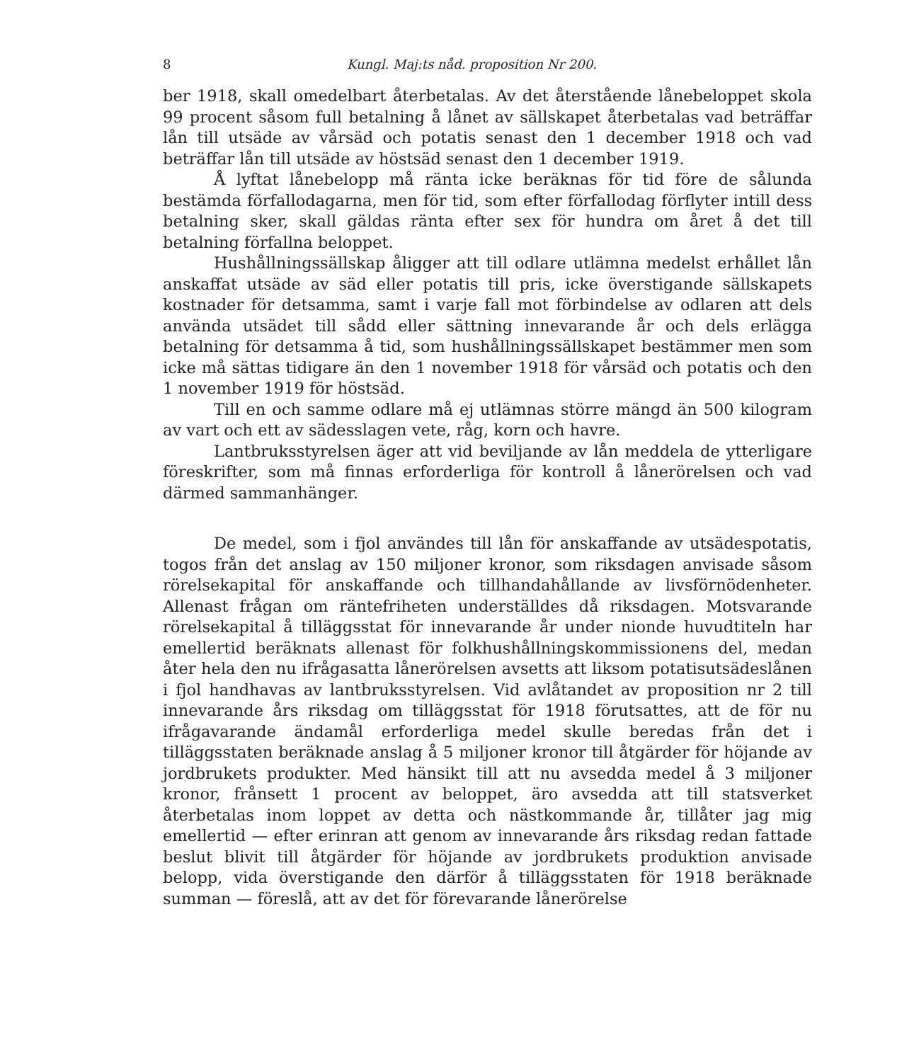8 Kungl. Maj:ts nåd. proposition Nr 200.
ber 1918, skall omedelbart återbetalas. Av det återstående lånebeloppet skola 99 procent såsom full betalning å lånet av sällskapet återbetalas vad beträffar lån till utsäde av vårsäd och potatis senast den 1 december 1918 och vad beträffar lån till utsäde av höstsäd senast den 1 december 1919.
Å lyftat lånebelopp må ränta icke beräknas för tid före de sålunda bestämda förfallodagarna, men för tid, som efter förfallodag förflyter intill dess betalning sker, skall gäldas ränta efter sex för hundra om året å det till betalning förfallna beloppet.
Hushållningssällskap åligger att till odlare utlämna medelst erhållet lån anskaffat utsäde av säd eller potatis till pris, icke överstigande sällskapets kostnader för detsamma, samt i varje fall mot förbindelse av odlaren att dels använda utsädet till sådd eller sättning innevarande år och dels erlägga betalning för detsamma å tid, som hushållningssällskapet bestämmer men som icke må sättas tidigare än den 1 november 1918 för vårsäd och potatis och den 1 november 1919 för höstsäd.
Till en och samme odlare må ej utlämnas större mängd än 500 kilogram av vart och ett av sädesslagen vete, råg, korn och havre.
Lantbruksstyrelsen äger att vid beviljande av lån meddela de ytterligare föreskrifter, som må finnas erforderliga för kontroll å lånerörelsen och vad därmed sammanhänger.
De medel, som i fjol användes till lån för anskaffande av utsädespotatis, togos från det anslag av 150 miljoner kronor, som riksdagen anvisade såsom rörelsekapital för anskaffande och tillhandahållande av livsförnödenheter. Allenast frågan om räntefriheten underställdes då riksdagen. Motsvarande rörelsekapital å tilläggsstat för innevarande år under nionde huvudtiteln har emellertid beräknats allenast för folkhushållningskommissionens del, medan åter hela den nu ifrågasatta lånerörelsen avsetts att liksom potatisutsädeslånen i fjol handhavas av lantbruksstyrelsen. Vid avlåtandet av proposition nr 2 till innevarande års riksdag om tilläggsstat för 1918 förutsattes, att de för nu ifrågavarande ändamål erforderliga medel skulle beredas från det i tilläggsstaten beräknade anslag å 5 miljoner kronor till åtgärder för höjande av jordbrukets produkter. Med hänsikt till att nu avsedda medel å 3 miljoner kronor, frånsett 1 procent av beloppet, äro avsedda att till statsverket återbetalas inom loppet av detta och nästkommande år, tillåter jag mig emellertid — efter erinran att genom av innevarande års riksdag redan fattade beslut blivit till åtgärder för höjande av jordbrukets produktion anvisade belopp, vida överstigande den därför å tilläggsstaten för 1918 beräknade summan — föreslå, att av det för förevarande lånerörelse